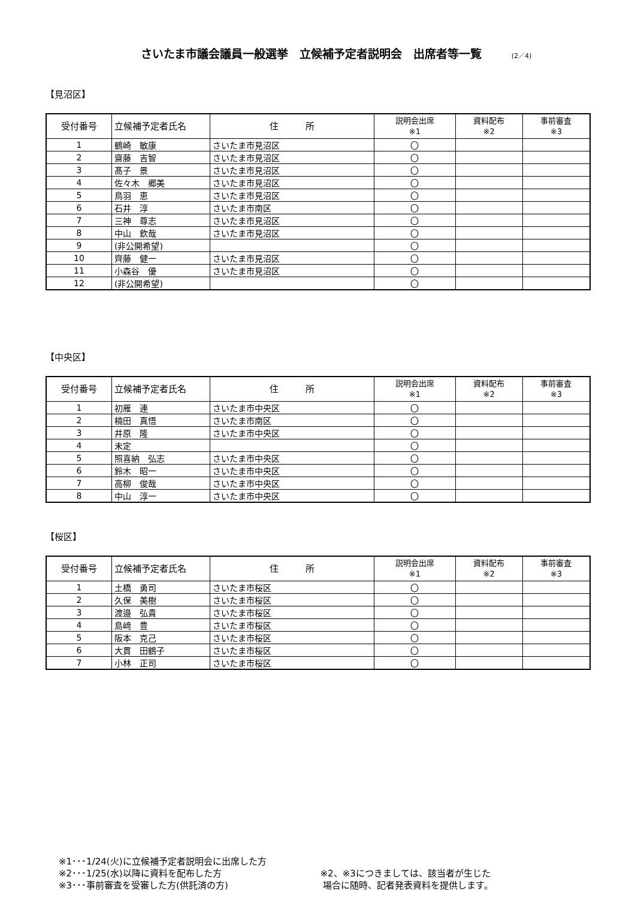さいたま市議会議員一般選挙　立候補予定者説明会　出席者等一覧 (2／4)
【見沼区】
| 受付番号 | 立候補予定者氏名 | 住 所 | 説明会出席 ※1 | 資料配布 ※2 | 事前審査 ※3 |
| --- | --- | --- | --- | --- | --- |
| 1 | 鶴崎 敏康 | さいたま市見沼区 | 〇 | | |
| 2 | 齋藤 吉智 | さいたま市見沼区 | 〇 | | |
| 3 | 髙子 景 | さいたま市見沼区 | 〇 | | |
| 4 | 佐々木 郷美 | さいたま市見沼区 | 〇 | | |
| 5 | 鳥羽 恵 | さいたま市見沼区 | 〇 | | |
| 6 | 石井 淳 | さいたま市南区 | 〇 | | |
| 7 | 三神 尊志 | さいたま市見沼区 | 〇 | | |
| 8 | 中山 欽哉 | さいたま市見沼区 | 〇 | | |
| 9 | (非公開希望) | | 〇 | | |
| 10 | 齊藤 健一 | さいたま市見沼区 | 〇 | | |
| 11 | 小森谷 優 | さいたま市見沼区 | 〇 | | |
| 12 | (非公開希望) | | 〇 | | |
【中央区】
| 受付番号 | 立候補予定者氏名 | 住 所 | 説明会出席 ※1 | 資料配布 ※2 | 事前審査 ※3 |
| --- | --- | --- | --- | --- | --- |
| 1 | 初雁 連 | さいたま市中央区 | 〇 | | |
| 2 | 楠田 真悟 | さいたま市南区 | 〇 | | |
| 3 | 井原 隆 | さいたま市中央区 | 〇 | | |
| 4 | 未定 | | 〇 | | |
| 5 | 照喜納 弘志 | さいたま市中央区 | 〇 | | |
| 6 | 鈴木 昭一 | さいたま市中央区 | 〇 | | |
| 7 | 高柳 俊哉 | さいたま市中央区 | 〇 | | |
| 8 | 中山 淳一 | さいたま市中央区 | 〇 | | |
【桜区】
| 受付番号 | 立候補予定者氏名 | 住 所 | 説明会出席 ※1 | 資料配布 ※2 | 事前審査 ※3 |
| --- | --- | --- | --- | --- | --- |
| 1 | 土橋 勇司 | さいたま市桜区 | 〇 | | |
| 2 | 久保 美樹 | さいたま市桜区 | 〇 | | |
| 3 | 渡邉 弘貴 | さいたま市桜区 | 〇 | | |
| 4 | 島﨑 豊 | さいたま市桜区 | 〇 | | |
| 5 | 阪本 克己 | さいたま市桜区 | 〇 | | |
| 6 | 大貫 田鶴子 | さいたま市桜区 | 〇 | | |
| 7 | 小林 正司 | さいたま市桜区 | 〇 | | |
※1･･･1/24(火)に立候補予定者説明会に出席した方
※2･･･1/25(水)以降に資料を配布した方
※3･･･事前審査を受審した方(供託済の方)
※2、※3につきましては、該当者が生じた
場合に随時、記者発表資料を提供します。